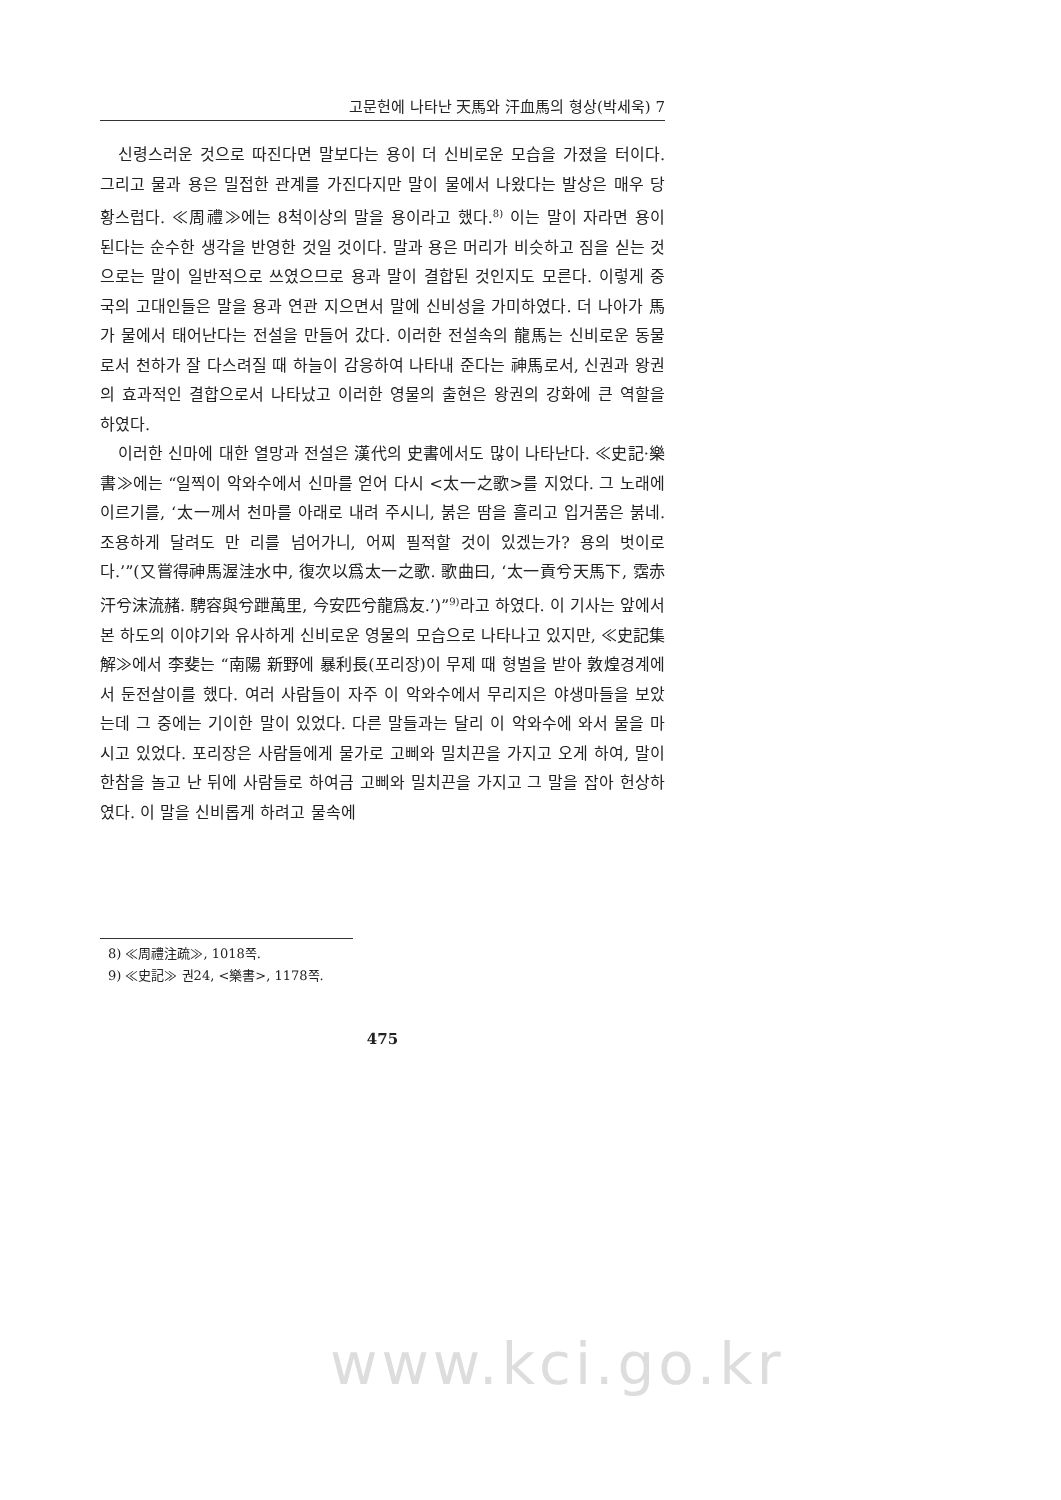고문헌에 나타난 天馬와 汗血馬의 형상(박세욱) 7
신령스러운 것으로 따진다면 말보다는 용이 더 신비로운 모습을 가졌을 터이다. 그리고 물과 용은 밀접한 관계를 가진다지만 말이 물에서 나왔다는 발상은 매우 당황스럽다. ≪周禮≫에는 8척이상의 말을 용이라고 했다.<sup>8)</sup> 이는 말이 자라면 용이 된다는 순수한 생각을 반영한 것일 것이다. 말과 용은 머리가 비슷하고 짐을 싣는 것으로는 말이 일반적으로 쓰였으므로 용과 말이 결합된 것인지도 모른다. 이렇게 중국의 고대인들은 말을 용과 연관 지으면서 말에 신비성을 가미하였다. 더 나아가 馬가 물에서 태어난다는 전설을 만들어 갔다. 이러한 전설속의 龍馬는 신비로운 동물로서 천하가 잘 다스려질 때 하늘이 감응하여 나타내 준다는 神馬로서, 신권과 왕권의 효과적인 결합으로서 나타났고 이러한 영물의 출현은 왕권의 강화에 큰 역할을 하였다.
이러한 신마에 대한 열망과 전설은 漢代의 史書에서도 많이 나타난다. ≪史記·樂書≫에는 “일찍이 악와수에서 신마를 얻어 다시 <太一之歌>를 지었다. 그 노래에 이르기를, ‘太一께서 천마를 아래로 내려 주시니, 붉은 땀을 흘리고 입거품은 붉네. 조용하게 달려도 만 리를 넘어가니, 어찌 필적할 것이 있겠는가? 용의 벗이로다.’”(又嘗得神馬渥洼水中, 復次以爲太一之歌. 歌曲曰, ‘太一貢兮天馬下, 霑赤汗兮沫流赭. 騁容與兮跇萬里, 今安匹兮龍爲友.’)”<sup>9)</sup>라고 하였다. 이 기사는 앞에서 본 하도의 이야기와 유사하게 신비로운 영물의 모습으로 나타나고 있지만, ≪史記集解≫에서 李斐는 “南陽 新野에 暴利長(포리장)이 무제 때 형벌을 받아 敦煌경계에서 둔전살이를 했다. 여러 사람들이 자주 이 악와수에서 무리지은 야생마들을 보았는데 그 중에는 기이한 말이 있었다. 다른 말들과는 달리 이 악와수에 와서 물을 마시고 있었다. 포리장은 사람들에게 물가로 고삐와 밀치끈을 가지고 오게 하여, 말이 한참을 놀고 난 뒤에 사람들로 하여금 고삐와 밀치끈을 가지고 그 말을 잡아 헌상하였다. 이 말을 신비롭게 하려고 물속에
8) ≪周禮注疏≫, 1018쪽.
9) ≪史記≫ 권24, <樂書>, 1178쪽.
475
www.kci.go.kr